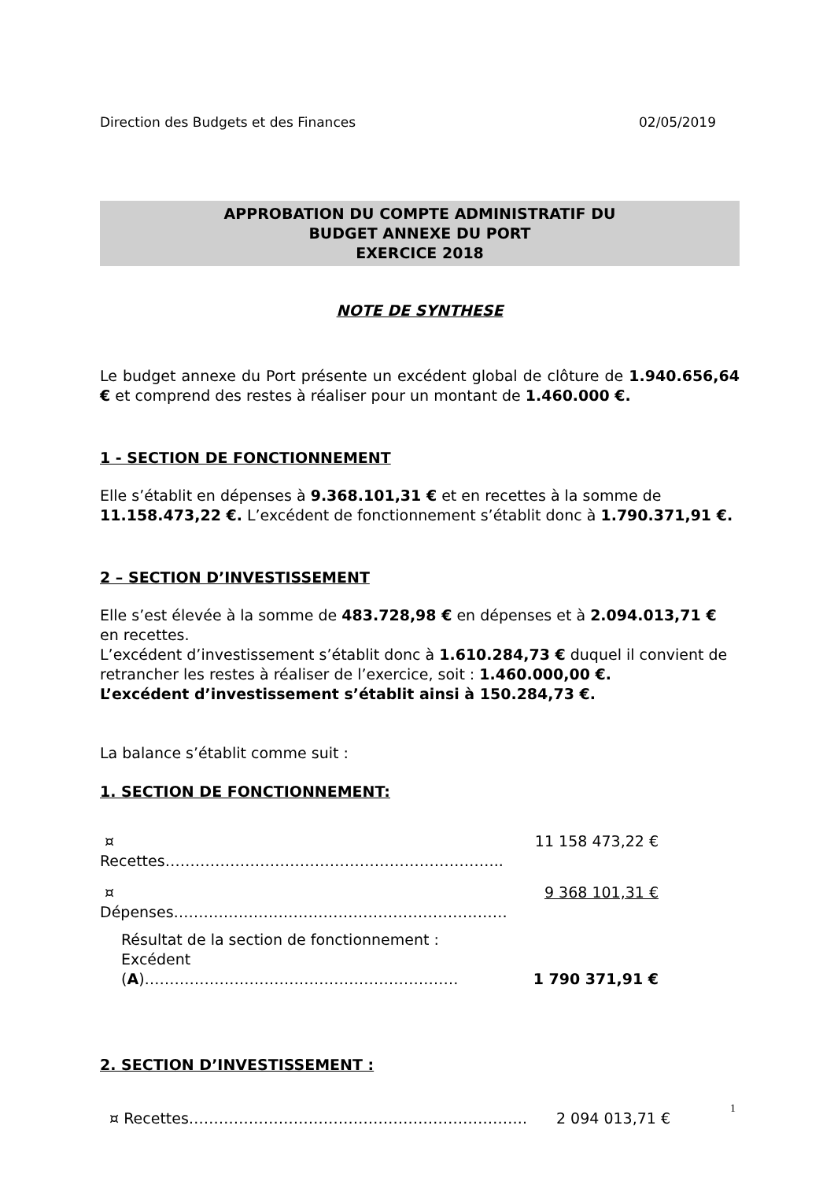Direction des Budgets et des Finances 02/05/2019
APPROBATION DU COMPTE ADMINISTRATIF DU
BUDGET ANNEXE DU PORT
EXERCICE 2018
NOTE DE SYNTHESE
Le budget annexe du Port présente un excédent global de clôture de 1.940.656,64 € et comprend des restes à réaliser pour un montant de 1.460.000 €.
1 - SECTION DE FONCTIONNEMENT
Elle s’établit en dépenses à 9.368.101,31 € et en recettes à la somme de 11.158.473,22 €. L’excédent de fonctionnement s’établit donc à 1.790.371,91 €.
2 – SECTION D’INVESTISSEMENT
Elle s’est élevée à la somme de 483.728,98 € en dépenses et à 2.094.013,71 € en recettes.
L’excédent d’investissement s’établit donc à 1.610.284,73 € duquel il convient de retrancher les restes à réaliser de l’exercice, soit : 1.460.000,00 €.
L’excédent d’investissement s’établit ainsi à 150.284,73 €.
La balance s’établit comme suit :
1. SECTION DE FONCTIONNEMENT:
¤ Recettes………………………………………………………….. 11 158 473,22 €
¤ Dépenses…………………………………………………….…… 9 368 101,31 €
Résultat de la section de fonctionnement :
Excédent (A)……………………………………………………… 1 790 371,91 €
2. SECTION D’INVESTISSEMENT :
¤ Recettes………………………………………………………….. 2 094 013,71 €
1